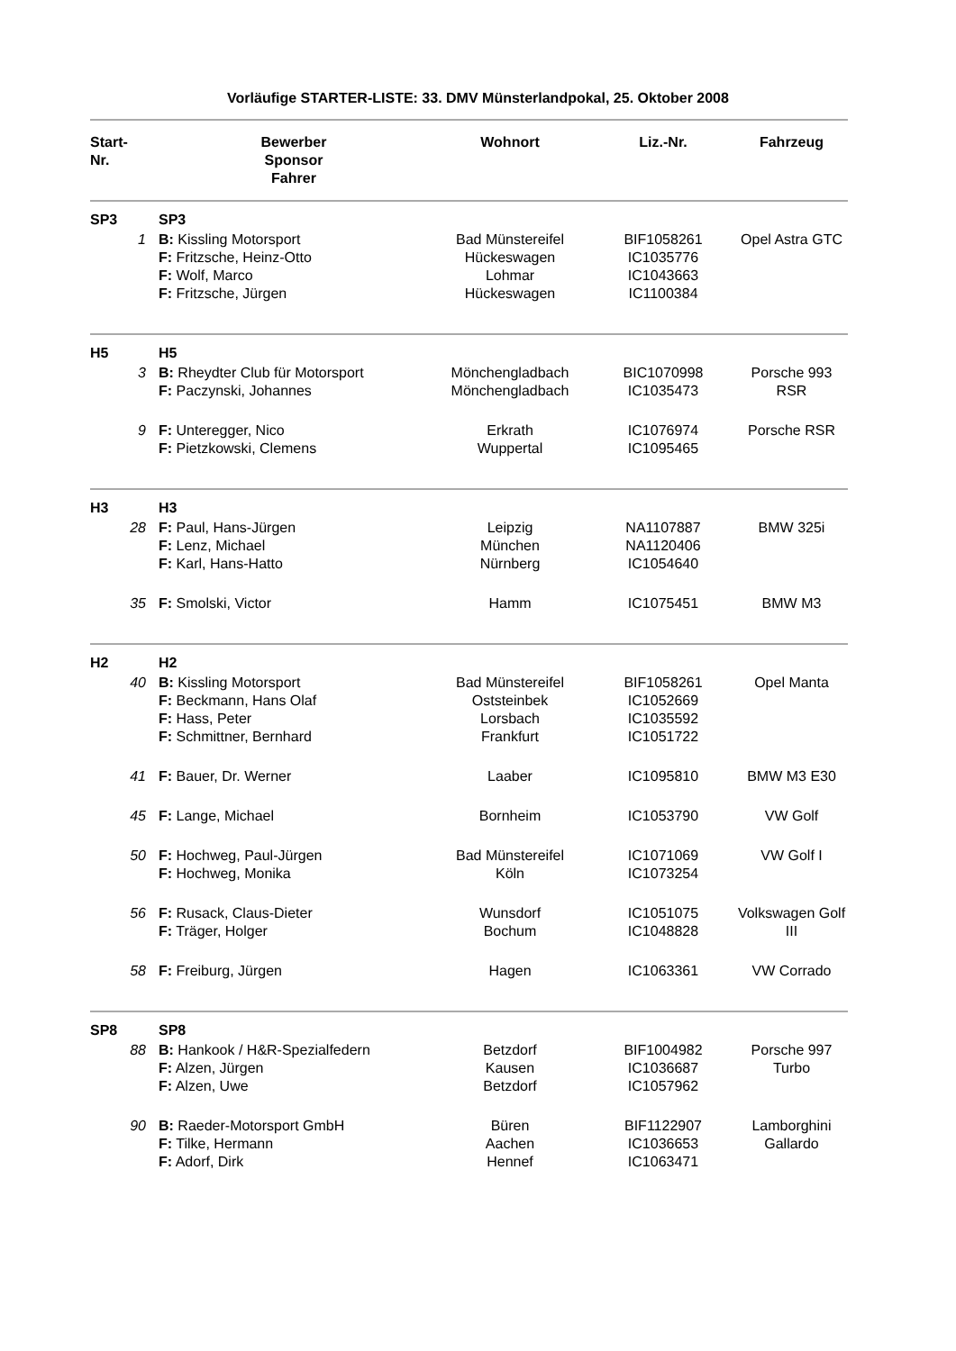Vorläufige STARTER-LISTE: 33. DMV Münsterlandpokal, 25. Oktober 2008
| Start-Nr. | | Bewerber Sponsor Fahrer | Wohnort | Liz.-Nr. | Fahrzeug |
| --- | --- | --- | --- | --- | --- |
| SP3 | | SP3 | | | |
| 1 | | B: Kissling Motorsport F: Fritzsche, Heinz-Otto F: Wolf, Marco F: Fritzsche, Jürgen | Bad Münstereifel Hückeswagen Lohmar Hückeswagen | BIF1058261 IC1035776 IC1043663 IC1100384 | Opel Astra GTC |
| H5 | | H5 | | | |
| 3 | | B: Rheydter Club für Motorsport F: Paczynski, Johannes | Mönchengladbach Mönchengladbach | BIC1070998 IC1035473 | Porsche 993 RSR |
| 9 | | F: Unteregger, Nico F: Pietzkowski, Clemens | Erkrath Wuppertal | IC1076974 IC1095465 | Porsche RSR |
| H3 | | H3 | | | |
| 28 | | F: Paul, Hans-Jürgen F: Lenz, Michael F: Karl, Hans-Hatto | Leipzig München Nürnberg | NA1107887 NA1120406 IC1054640 | BMW 325i |
| 35 | | F: Smolski, Victor | Hamm | IC1075451 | BMW M3 |
| H2 | | H2 | | | |
| 40 | | B: Kissling Motorsport F: Beckmann, Hans Olaf F: Hass, Peter F: Schmittner, Bernhard | Bad Münstereifel Oststeinbek Lorsbach Frankfurt | BIF1058261 IC1052669 IC1035592 IC1051722 | Opel Manta |
| 41 | | F: Bauer, Dr. Werner | Laaber | IC1095810 | BMW M3 E30 |
| 45 | | F: Lange, Michael | Bornheim | IC1053790 | VW Golf |
| 50 | | F: Hochweg, Paul-Jürgen F: Hochweg, Monika | Bad Münstereifel Köln | IC1071069 IC1073254 | VW Golf I |
| 56 | | F: Rusack, Claus-Dieter F: Träger, Holger | Wunsdorf Bochum | IC1051075 IC1048828 | Volkswagen Golf III |
| 58 | | F: Freiburg, Jürgen | Hagen | IC1063361 | VW Corrado |
| SP8 | | SP8 | | | |
| 88 | | B: Hankook / H&R-Spezialfedern F: Alzen, Jürgen F: Alzen, Uwe | Betzdorf Kausen Betzdorf | BIF1004982 IC1036687 IC1057962 | Porsche 997 Turbo |
| 90 | | B: Raeder-Motorsport GmbH F: Tilke, Hermann F: Adorf, Dirk | Büren Aachen Hennef | BIF1122907 IC1036653 IC1063471 | Lamborghini Gallardo |